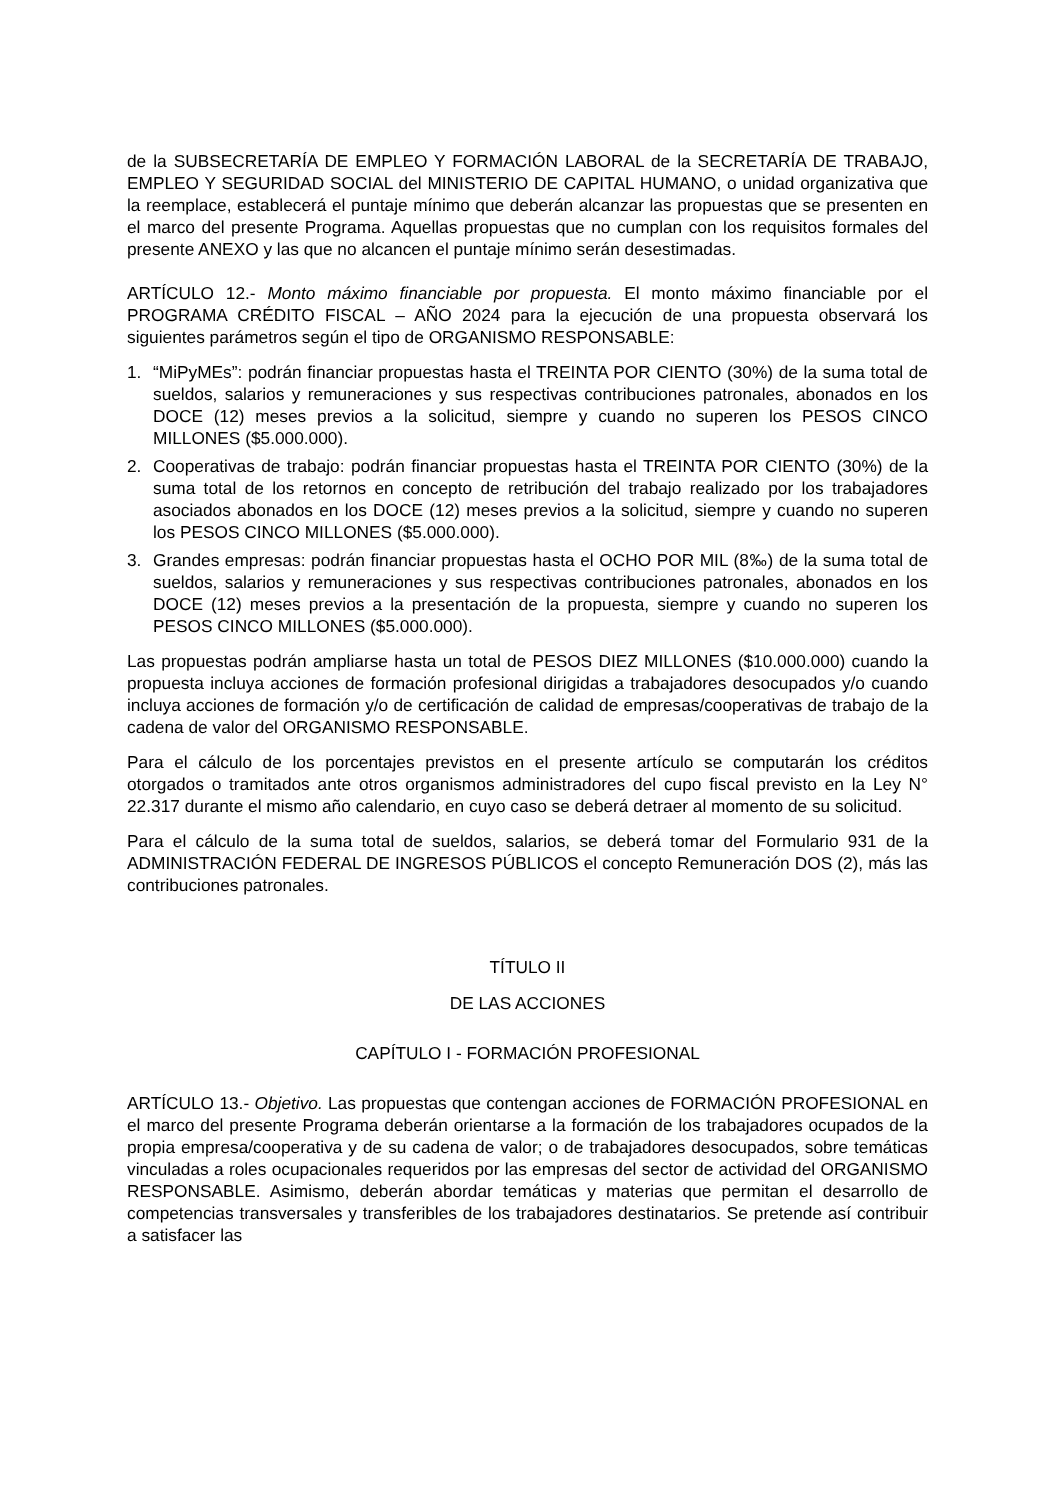de la SUBSECRETARÍA DE EMPLEO Y FORMACIÓN LABORAL de la SECRETARÍA DE TRABAJO, EMPLEO Y SEGURIDAD SOCIAL del MINISTERIO DE CAPITAL HUMANO, o unidad organizativa que la reemplace, establecerá el puntaje mínimo que deberán alcanzar las propuestas que se presenten en el marco del presente Programa. Aquellas propuestas que no cumplan con los requisitos formales del presente ANEXO y las que no alcancen el puntaje mínimo serán desestimadas.
ARTÍCULO 12.- Monto máximo financiable por propuesta. El monto máximo financiable por el PROGRAMA CRÉDITO FISCAL – AÑO 2024 para la ejecución de una propuesta observará los siguientes parámetros según el tipo de ORGANISMO RESPONSABLE:
1. “MiPyMEs”: podrán financiar propuestas hasta el TREINTA POR CIENTO (30%) de la suma total de sueldos, salarios y remuneraciones y sus respectivas contribuciones patronales, abonados en los DOCE (12) meses previos a la solicitud, siempre y cuando no superen los PESOS CINCO MILLONES ($5.000.000).
2. Cooperativas de trabajo: podrán financiar propuestas hasta el TREINTA POR CIENTO (30%) de la suma total de los retornos en concepto de retribución del trabajo realizado por los trabajadores asociados abonados en los DOCE (12) meses previos a la solicitud, siempre y cuando no superen los PESOS CINCO MILLONES ($5.000.000).
3. Grandes empresas: podrán financiar propuestas hasta el OCHO POR MIL (8‰) de la suma total de sueldos, salarios y remuneraciones y sus respectivas contribuciones patronales, abonados en los DOCE (12) meses previos a la presentación de la propuesta, siempre y cuando no superen los PESOS CINCO MILLONES ($5.000.000).
Las propuestas podrán ampliarse hasta un total de PESOS DIEZ MILLONES ($10.000.000) cuando la propuesta incluya acciones de formación profesional dirigidas a trabajadores desocupados y/o cuando incluya acciones de formación y/o de certificación de calidad de empresas/cooperativas de trabajo de la cadena de valor del ORGANISMO RESPONSABLE.
Para el cálculo de los porcentajes previstos en el presente artículo se computarán los créditos otorgados o tramitados ante otros organismos administradores del cupo fiscal previsto en la Ley N° 22.317 durante el mismo año calendario, en cuyo caso se deberá detraer al momento de su solicitud.
Para el cálculo de la suma total de sueldos, salarios, se deberá tomar del Formulario 931 de la ADMINISTRACIÓN FEDERAL DE INGRESOS PÚBLICOS el concepto Remuneración DOS (2), más las contribuciones patronales.
TÍTULO II
DE LAS ACCIONES
CAPÍTULO I - FORMACIÓN PROFESIONAL
ARTÍCULO 13.- Objetivo. Las propuestas que contengan acciones de FORMACIÓN PROFESIONAL en el marco del presente Programa deberán orientarse a la formación de los trabajadores ocupados de la propia empresa/cooperativa y de su cadena de valor; o de trabajadores desocupados, sobre temáticas vinculadas a roles ocupacionales requeridos por las empresas del sector de actividad del ORGANISMO RESPONSABLE. Asimismo, deberán abordar temáticas y materias que permitan el desarrollo de competencias transversales y transferibles de los trabajadores destinatarios. Se pretende así contribuir a satisfacer las